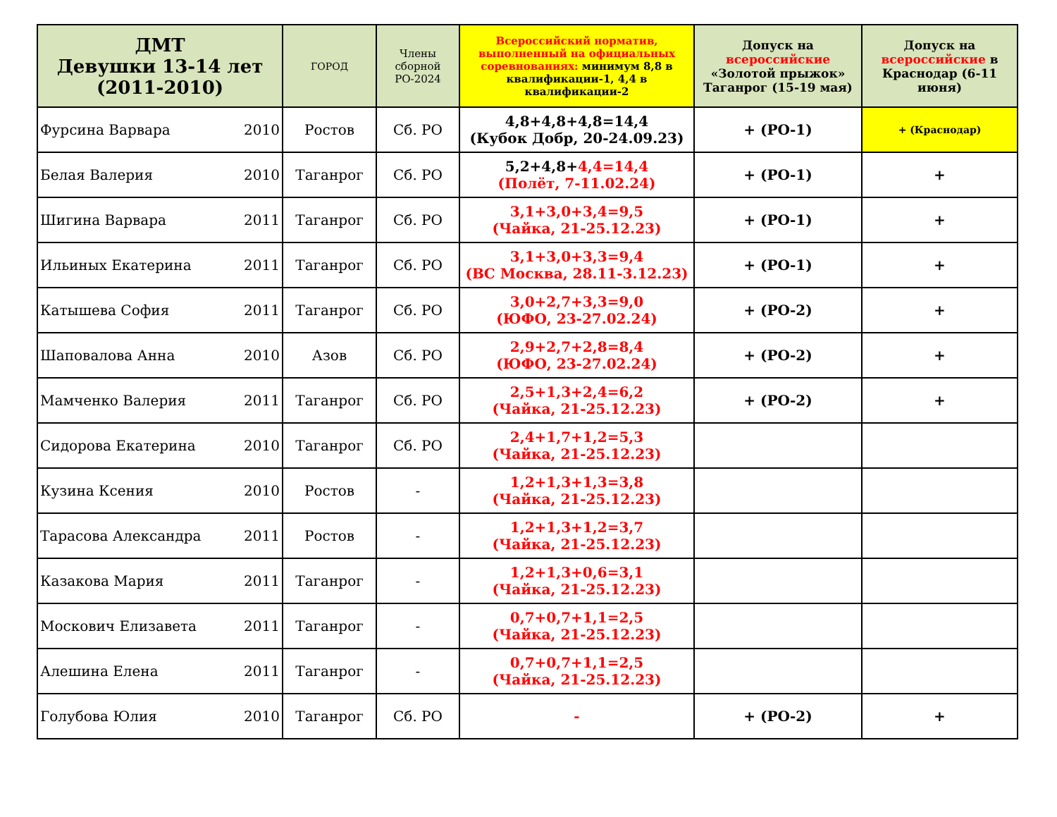| ДМТ Девушки 13-14 лет (2011-2010) | ГОРОД | Члены сборной РО-2024 | Всероссийский норматив, выполненный на официальных соревнованиях: минимум 8,8 в квалификации-1, 4,4 в квалификации-2 | Допуск на всероссийские «Золотой прыжок» Таганрог (15-19 мая) | Допуск на всероссийские в Краснодар (6-11 июня) |
| --- | --- | --- | --- | --- | --- |
| Фурсина Варвара 2010 | Ростов | Сб. РО | 4,8+4,8+4,8=14,4 (Кубок Добр, 20-24.09.23) | + (РО-1) | + (Краснодар) |
| Белая Валерия 2010 | Таганрог | Сб. РО | 5,2+4,8+ 4,4=14,4 (Полёт, 7-11.02.24) | + (РО-1) | + |
| Шигина Варвара 2011 | Таганрог | Сб. РО | 3,1+3,0+3,4=9,5 (Чайка, 21-25.12.23) | + (РО-1) | + |
| Ильиных Екатерина 2011 | Таганрог | Сб. РО | 3,1+3,0+3,3=9,4 (ВС Москва, 28.11-3.12.23) | + (РО-1) | + |
| Катышева София 2011 | Таганрог | Сб. РО | 3,0+2,7+3,3=9,0 (ЮФО, 23-27.02.24) | + (РО-2) | + |
| Шаповалова Анна 2010 | Азов | Сб. РО | 2,9+2,7+2,8=8,4 (ЮФО, 23-27.02.24) | + (РО-2) | + |
| Мамченко Валерия 2011 | Таганрог | Сб. РО | 2,5+1,3+2,4=6,2 (Чайка, 21-25.12.23) | + (РО-2) | + |
| Сидорова Екатерина 2010 | Таганрог | Сб. РО | 2,4+1,7+1,2=5,3 (Чайка, 21-25.12.23) | | |
| Кузина Ксения 2010 | Ростов | - | 1,2+1,3+1,3=3,8 (Чайка, 21-25.12.23) | | |
| Тарасова Александра 2011 | Ростов | - | 1,2+1,3+1,2=3,7 (Чайка, 21-25.12.23) | | |
| Казакова Мария 2011 | Таганрог | - | 1,2+1,3+0,6=3,1 (Чайка, 21-25.12.23) | | |
| Москович Елизавета 2011 | Таганрог | - | 0,7+0,7+1,1=2,5 (Чайка, 21-25.12.23) | | |
| Алешина Елена 2011 | Таганрог | - | 0,7+0,7+1,1=2,5 (Чайка, 21-25.12.23) | | |
| Голубова Юлия 2010 | Таганрог | Сб. РО | - | + (РО-2) | + |